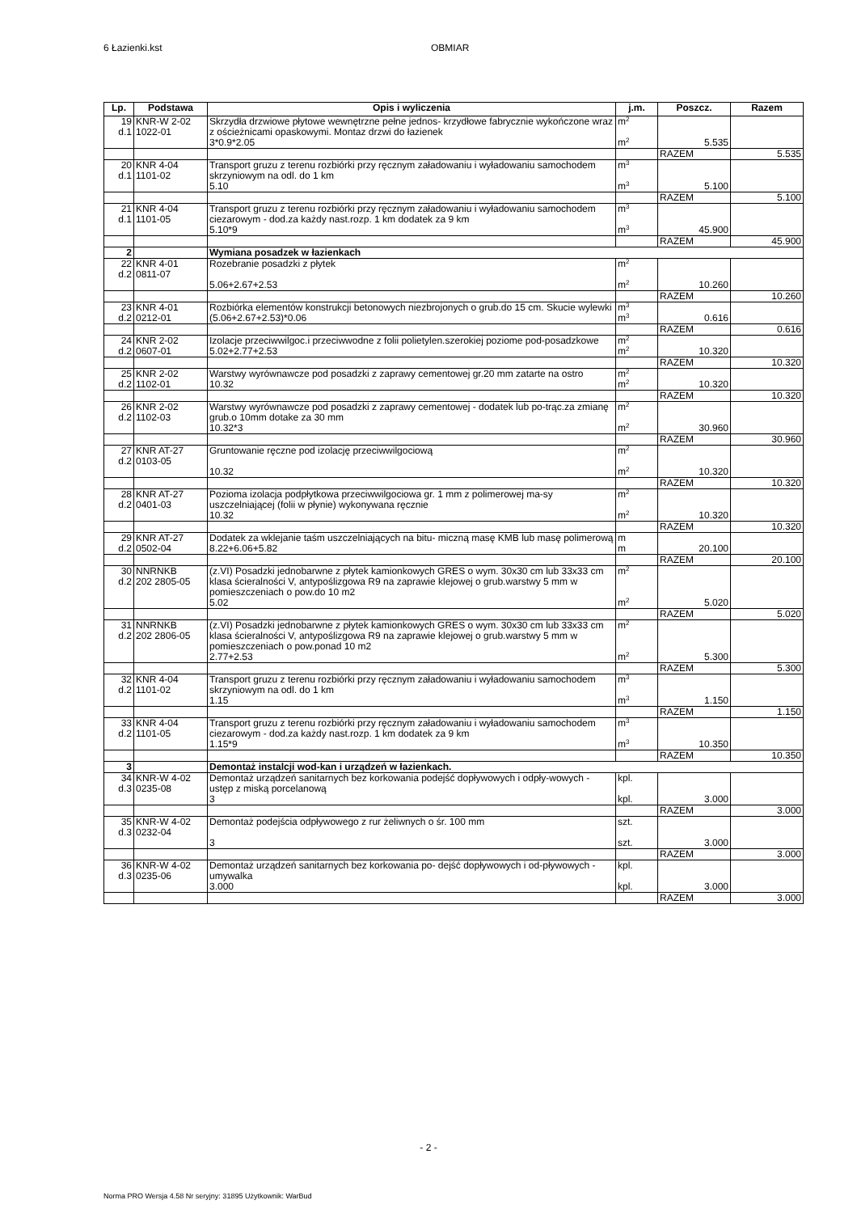6 Łazienki.kst OBMIAR
| Lp. | Podstawa | Opis i wyliczenia | j.m. | Poszcz. | Razem |
| --- | --- | --- | --- | --- | --- |
| 19 d.1 | KNR-W 2-02 1022-01 | Skrzydła drzwiowe płytowe wewnętrzne pełne jednos- krzydłowe fabrycznie wykończone wraz z ościeżnicami opaskowymi. Montaz drzwi do łazienek | m<sup>2</sup> | | |
| | | 3*0.9*2.05 | m<sup>2</sup> | 5.535 | |
| | | | | RAZEM | 5.535 |
| 20 d.1 | KNR 4-04 1101-02 | Transport gruzu z terenu rozbiórki przy ręcznym załadowaniu i wyładowaniu samochodem skrzyniowym na odl. do 1 km | m<sup>3</sup> | | |
| | | 5.10 | m<sup>3</sup> | 5.100 | |
| | | | | RAZEM | 5.100 |
| 21 d.1 | KNR 4-04 1101-05 | Transport gruzu z terenu rozbiórki przy ręcznym załadowaniu i wyładowaniu samochodem ciezarowym - dod.za każdy nast.rozp. 1 km dodatek za 9 km | m<sup>3</sup> | | |
| | | 5.10*9 | m<sup>3</sup> | 45.900 | |
| | | | | RAZEM | 45.900 |
| 2 | | Wymiana posadzek w łazienkach | | | |
| 22 d.2 | KNR 4-01 0811-07 | Rozebranie posadzki z płytek | m<sup>2</sup> | | |
| | | 5.06+2.67+2.53 | m<sup>2</sup> | 10.260 | |
| | | | | RAZEM | 10.260 |
| 23 d.2 | KNR 4-01 0212-01 | Rozbiórka elementów konstrukcji betonowych niezbrojonych o grub.do 15 cm. Skucie wylewki | m<sup>3</sup> | | |
| | | (5.06+2.67+2.53)*0.06 | m<sup>3</sup> | 0.616 | |
| | | | | RAZEM | 0.616 |
| 24 d.2 | KNR 2-02 0607-01 | Izolacje przeciwwilgoc.i przeciwwodne z folii polietylen.szerokiej poziome pod-posadzkowe | m<sup>2</sup> | | |
| | | 5.02+2.77+2.53 | m<sup>2</sup> | 10.320 | |
| | | | | RAZEM | 10.320 |
| 25 d.2 | KNR 2-02 1102-01 | Warstwy wyrównawcze pod posadzki z zaprawy cementowej gr.20 mm zatarte na ostro | m<sup>2</sup> | | |
| | | 10.32 | m<sup>2</sup> | 10.320 | |
| | | | | RAZEM | 10.320 |
| 26 d.2 | KNR 2-02 1102-03 | Warstwy wyrównawcze pod posadzki z zaprawy cementowej - dodatek lub po-trąc.za zmianę grub.o 10mm dotake za 30 mm | m<sup>2</sup> | | |
| | | 10.32*3 | m<sup>2</sup> | 30.960 | |
| | | | | RAZEM | 30.960 |
| 27 d.2 | KNR AT-27 0103-05 | Gruntowanie ręczne pod izolację przeciwwilgociową | m<sup>2</sup> | | |
| | | 10.32 | m<sup>2</sup> | 10.320 | |
| | | | | RAZEM | 10.320 |
| 28 d.2 | KNR AT-27 0401-03 | Pozioma izolacja podpłytkowa przeciwwilgociowa gr. 1 mm z polimerowej ma-sy uszczelniającej (folii w płynie) wykonywana ręcznie | m<sup>2</sup> | | |
| | | 10.32 | m<sup>2</sup> | 10.320 | |
| | | | | RAZEM | 10.320 |
| 29 d.2 | KNR AT-27 0502-04 | Dodatek za wklejanie taśm uszczelniających na bitu- miczną masę KMB lub masę polimerową | m | | |
| | | 8.22+6.06+5.82 | m | 20.100 | |
| | | | | RAZEM | 20.100 |
| 30 d.2 | NNRNKB 202 2805-05 | (z.VI) Posadzki jednobarwne z płytek kamionkowych GRES o wym. 30x30 cm lub 33x33 cm klasa ścieralności V, antypoślizgowa R9 na zaprawie klejowej o grub.warstwy 5 mm w pomieszczeniach o pow.do 10 m2 | m<sup>2</sup> | | |
| | | 5.02 | m<sup>2</sup> | 5.020 | |
| | | | | RAZEM | 5.020 |
| 31 d.2 | NNRNKB 202 2806-05 | (z.VI) Posadzki jednobarwne z płytek kamionkowych GRES o wym. 30x30 cm lub 33x33 cm klasa ścieralności V, antypoślizgowa R9 na zaprawie klejowej o grub.warstwy 5 mm w pomieszczeniach o pow.ponad 10 m2 | m<sup>2</sup> | | |
| | | 2.77+2.53 | m<sup>2</sup> | 5.300 | |
| | | | | RAZEM | 5.300 |
| 32 d.2 | KNR 4-04 1101-02 | Transport gruzu z terenu rozbiórki przy ręcznym załadowaniu i wyładowaniu samochodem skrzyniowym na odl. do 1 km | m<sup>3</sup> | | |
| | | 1.15 | m<sup>3</sup> | 1.150 | |
| | | | | RAZEM | 1.150 |
| 33 d.2 | KNR 4-04 1101-05 | Transport gruzu z terenu rozbiórki przy ręcznym załadowaniu i wyładowaniu samochodem ciezarowym - dod.za każdy nast.rozp. 1 km dodatek za 9 km | m<sup>3</sup> | | |
| | | 1.15*9 | m<sup>3</sup> | 10.350 | |
| | | | | RAZEM | 10.350 |
| 3 | | Demontaż instalcji wod-kan i urządzeń w łazienkach. | | | |
| 34 d.3 | KNR-W 4-02 0235-08 | Demontaż urządzeń sanitarnych bez korkowania podejść dopływowych i odpły-wowych - ustęp z miską porcelanową | kpl. | | |
| | | 3 | kpl. | 3.000 | |
| | | | | RAZEM | 3.000 |
| 35 d.3 | KNR-W 4-02 0232-04 | Demontaż podejścia odpływowego z rur żeliwnych o śr. 100 mm | szt. | | |
| | | 3 | szt. | 3.000 | |
| | | | | RAZEM | 3.000 |
| 36 d.3 | KNR-W 4-02 0235-06 | Demontaż urządzeń sanitarnych bez korkowania po- dejść dopływowych i od-pływowych - umywalka | kpl. | | |
| | | 3.000 | kpl. | 3.000 | |
| | | | | RAZEM | 3.000 |
- 2 -
Norma PRO Wersja 4.58 Nr seryjny: 31895 Użytkownik: WarBud